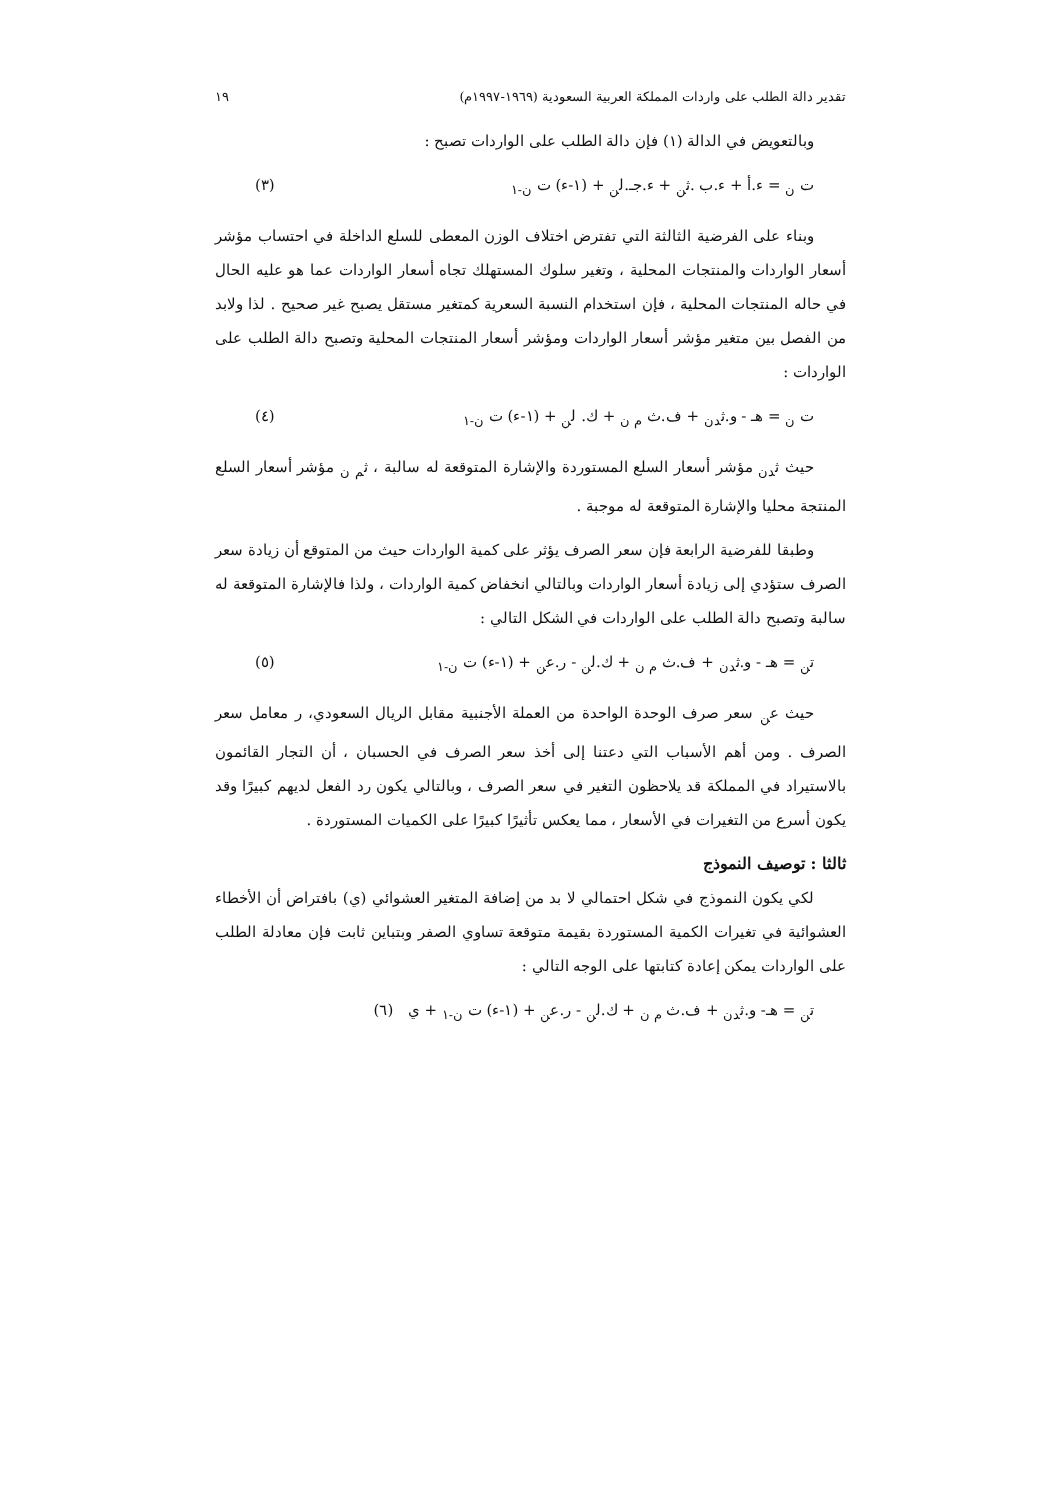تقدير دالة الطلب على واردات المملكة العربية السعودية (١٩٦٩-١٩٩٧م) ١٩
وبالتعويض في الدالة (١) فإن دالة الطلب على الواردات تصبح :
ت <sub>ن</sub> = ء.أ + ء.ب .ث<sub>ن</sub> + ء.جـ.ل<sub>ن</sub> + (١-ء) ت <sub>ن-١</sub> (٣)
وبناء على الفرضية الثالثة التي تفترض اختلاف الوزن المعطى للسلع الداخلة في احتساب مؤشر أسعار الواردات والمنتجات المحلية ، وتغير سلوك المستهلك تجاه أسعار الواردات عما هو عليه الحال في حاله المنتجات المحلية ، فإن استخدام النسبة السعرية كمتغير مستقل يصبح غير صحيح . لذا ولابد من الفصل بين متغير مؤشر أسعار الواردات ومؤشر أسعار المنتجات المحلية وتصبح دالة الطلب على الواردات :
ت <sub>ن</sub> = هـ - و.ث<sub>دن</sub> + ف.ث <sub>م ن</sub> + ك. ل<sub>ن</sub> + (١-ء) ت <sub>ن-١</sub> (٤)
حيث ث<sub>دن</sub> مؤشر أسعار السلع المستوردة والإشارة المتوقعة له سالبة ، ث<sub>م ن</sub> مؤشر أسعار السلع المنتجة محليا والإشارة المتوقعة له موجبة .
وطبقا للفرضية الرابعة فإن سعر الصرف يؤثر على كمية الواردات حيث من المتوقع أن زيادة سعر الصرف ستؤدي إلى زيادة أسعار الواردات وبالتالي انخفاض كمية الواردات ، ولذا فالإشارة المتوقعة له سالبة وتصبح دالة الطلب على الواردات في الشكل التالي :
ت<sub>ن</sub> = هـ - و.ث<sub>دن</sub> + ف.ث <sub>م ن</sub> + ك.ل<sub>ن</sub> - ر.ع<sub>ن</sub> + (١-ء) ت <sub>ن-١</sub> (٥)
حيث ع<sub>ن</sub> سعر صرف الوحدة الواحدة من العملة الأجنبية مقابل الريال السعودي، ر معامل سعر الصرف . ومن أهم الأسباب التي دعتنا إلى أخذ سعر الصرف في الحسبان ، أن التجار القائمون بالاستيراد في المملكة قد يلاحظون التغير في سعر الصرف ، وبالتالي يكون رد الفعل لديهم كبيرًا وقد يكون أسرع من التغيرات في الأسعار ، مما يعكس تأثيرًا كبيرًا على الكميات المستوردة .
ثالثا : توصيف النموذج
لكي يكون النموذج في شكل احتمالي لا بد من إضافة المتغير العشوائي (ي) بافتراض أن الأخطاء العشوائية في تغيرات الكمية المستوردة بقيمة متوقعة تساوي الصفر وبتباين ثابت فإن معادلة الطلب على الواردات يمكن إعادة كتابتها على الوجه التالي :
ت<sub>ن</sub> = هـ- و.ث<sub>دن</sub> + ف.ث <sub>م ن</sub> + ك.ل<sub>ن</sub> - ر.ع<sub>ن</sub> + (١-ء) ت <sub>ن-١</sub> + ي (٦)